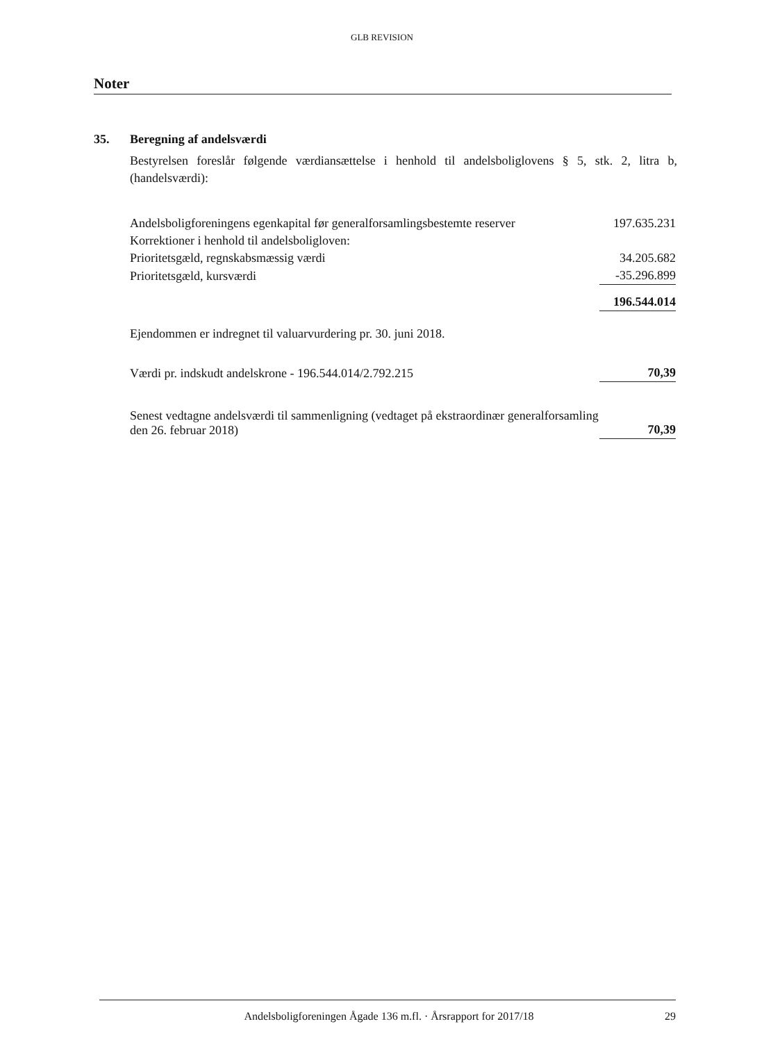GLB REVISION
Noter
35. Beregning af andelsværdi
Bestyrelsen foreslår følgende værdiansættelse i henhold til andelsboliglovens § 5, stk. 2, litra b, (handelsværdi):
| Andelsboligforeningens egenkapital før generalforsamlingsbestemte reserver | 197.635.231 |
| Korrektioner i henhold til andelsboligloven: | |
| Prioritetsgæld, regnskabsmæssig værdi | 34.205.682 |
| Prioritetsgæld, kursværdi | -35.296.899 |
| | 196.544.014 |
| Ejendommen er indregnet til valuarvurdering pr. 30. juni 2018. | |
| Værdi pr. indskudt andelskrone - 196.544.014/2.792.215 | 70,39 |
| Senest vedtagne andelsværdi til sammenligning (vedtaget på ekstraordinær generalforsamling den 26. februar 2018) | 70,39 |
Andelsboligforeningen Ågade 136 m.fl. · Årsrapport for 2017/18 29